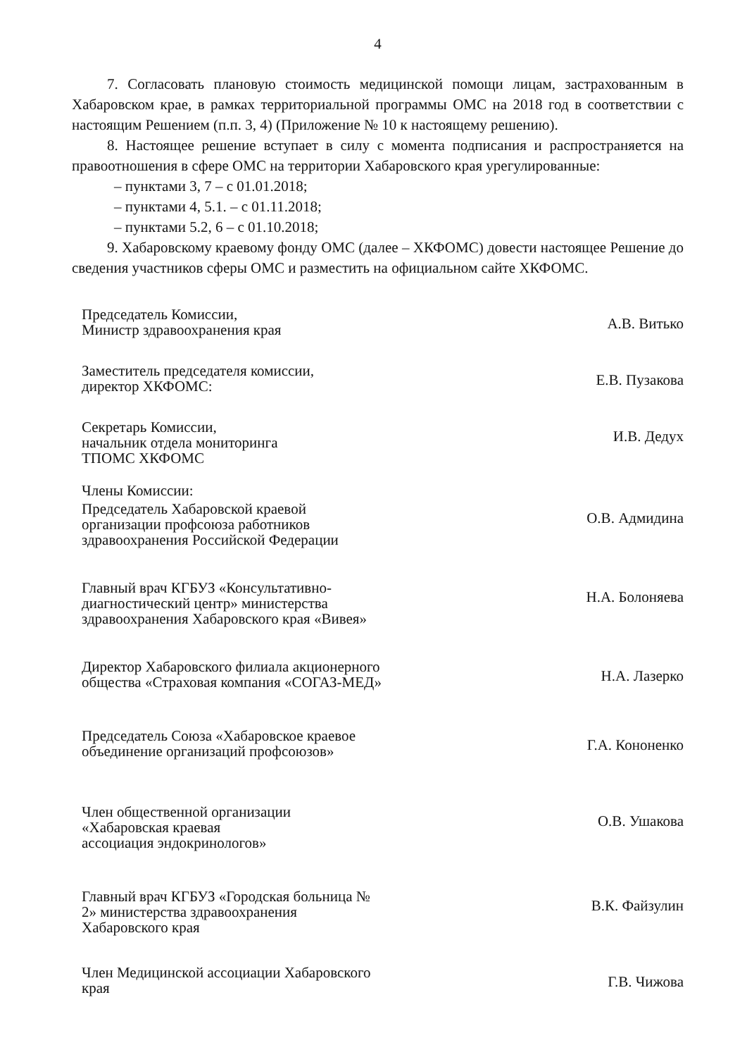4
7. Согласовать плановую стоимость медицинской помощи лицам, застрахованным в Хабаровском крае, в рамках территориальной программы ОМС на 2018 год в соответствии с настоящим Решением (п.п. 3, 4) (Приложение № 10 к настоящему решению).
8. Настоящее решение вступает в силу с момента подписания и распространяется на правоотношения в сфере ОМС на территории Хабаровского края урегулированные:
– пунктами 3, 7 – с 01.01.2018;
– пунктами 4, 5.1. – с 01.11.2018;
– пунктами 5.2, 6 – с 01.10.2018;
9. Хабаровскому краевому фонду ОМС (далее – ХКФОМС) довести настоящее Решение до сведения участников сферы ОМС и разместить на официальном сайте ХКФОМС.
Председатель Комиссии,
Министр здравоохранения края
А.В. Витько
Заместитель председателя комиссии,
директор ХКФОМС:
Е.В. Пузакова
Секретарь Комиссии,
начальник отдела мониторинга
ТПОМС ХКФОМС
И.В. Дедух
Члены Комиссии:
Председатель Хабаровской краевой организации профсоюза работников здравоохранения Российской Федерации
О.В. Адмидина
Главный врач КГБУЗ «Консультативно-диагностический центр» министерства здравоохранения Хабаровского края «Вивея»
Н.А. Болоняева
Директор Хабаровского филиала акционерного общества «Страховая компания «СОГАЗ-МЕД»
Н.А. Лазерко
Председатель Союза «Хабаровское краевое объединение организаций профсоюзов»
Г.А. Кононенко
Член общественной организации «Хабаровская краевая ассоциация эндокринологов»
О.В. Ушакова
Главный врач КГБУЗ «Городская больница № 2» министерства здравоохранения Хабаровского края
В.К. Файзулин
Член Медицинской ассоциации Хабаровского края
Г.В. Чижова